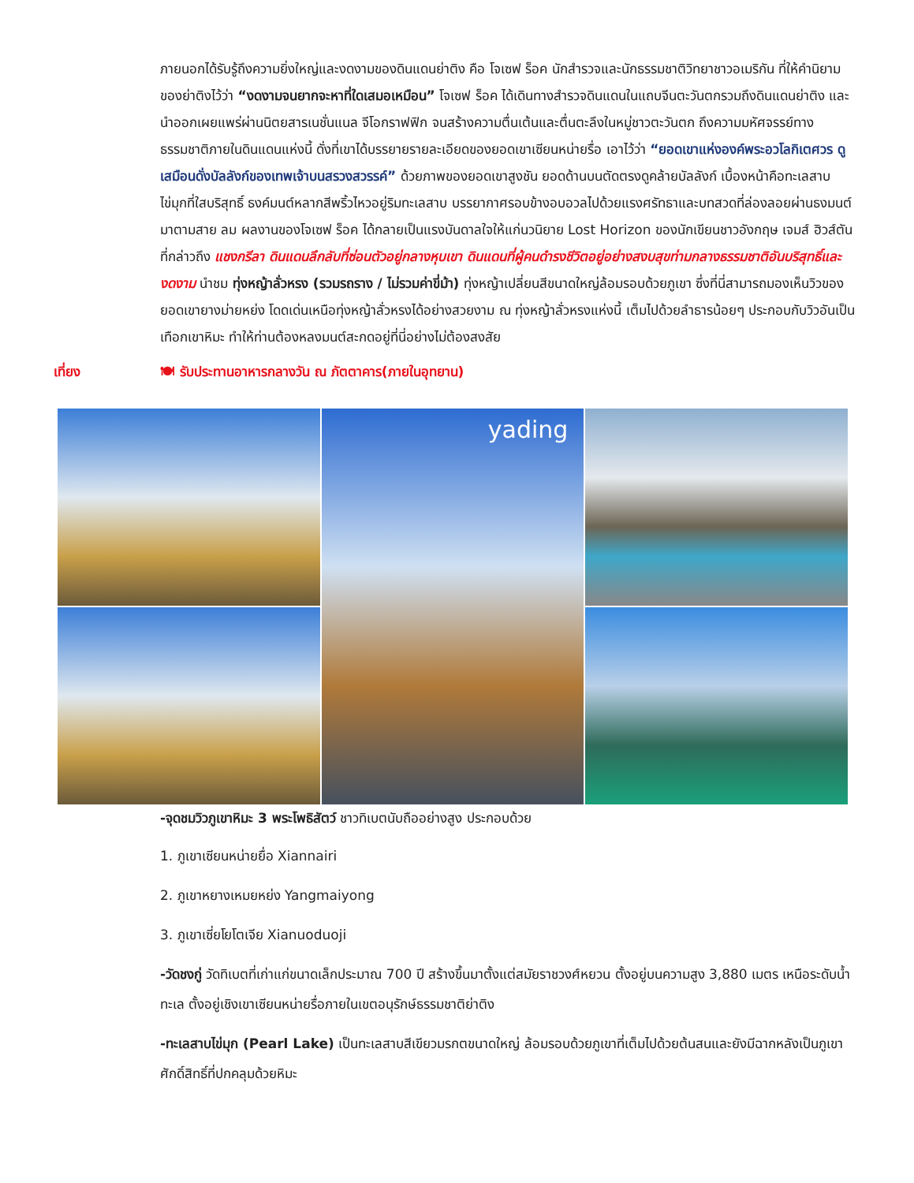ภายนอกได้รับรู้ถึงความยิ่งใหญ่และงดงามของดินแดนย่าติง คือ โจเซฟ ร็อค นักสำรวจและนักธรรมชาติวิทยาชาวอเมริกัน ที่ให้คำนิยามของย่าติงไว้ว่า “งดงามจนยากจะหาที่ใดเสมอเหมือน” โจเซฟ ร็อค ได้เดินทางสำรวจดินแดนในแถบจีนตะวันตกรวมถึงดินแดนย่าติง และนำออกเผยแพร่ผ่านนิตยสารเนชั่นแนล จีโอกราฟฟิก จนสร้างความตื่นเต้นและตื่นตะลึงในหมู่ชาวตะวันตก ถึงความมหัศจรรย์ทางธรรมชาติภายในดินแดนแห่งนี้ ดั่งที่เขาได้บรรยายรายละเอียดของยอดเขาเซียนหน่ายรื่อ เอาไว้ว่า “ยอดเขาแห่งองค์พระอวโลกิเตศวร ดูเสมือนดั่งบัลลังก์ของเทพเจ้าบนสรวงสวรรค์” ด้วยภาพของยอดเขาสูงชัน ยอดด้านบนตัดตรงดูคล้ายบัลลังก์ เบื้องหน้าคือทะเลสาบไข่มุกที่ใสบริสุทธิ์ ธงค์มนต์หลากสีพริ้วไหวอยู่ริมทะเลสาบ บรรยากาศรอบข้างอบอวลไปด้วยแรงศรัทธาและบทสวดที่ล่องลอยผ่านธงมนต์มาตามสาย ลม ผลงานของโจเซฟ ร็อค ได้กลายเป็นแรงบันดาลใจให้แก่นวนิยาย Lost Horizon ของนักเขียนชาวอังกฤษ เจมส์ ฮิวส์ตัน ที่กล่าวถึง แชงกรีลา ดินแดนลึกลับที่ซ่อนตัวอยู่กลางหุบเขา ดินแดนที่ผู้คนดำรงชีวิตอยู่อย่างสงบสุขท่ามกลางธรรมชาติอันบริสุทธิ์และงดงาม นำชม ทุ่งหญ้าลั่วหรง (รวมรถราง / ไม่รวมค่าขี่ม้า) ทุ่งหญ้าเปลี่ยนสีขนาดใหญ่ล้อมรอบด้วยภูเขา ซึ่งที่นี่สามารถมองเห็นวิวของยอดเขายางม่ายหย่ง โดดเด่นเหนือทุ่งหญ้าลั่วหรงได้อย่างสวยงาม ณ ทุ่งหญ้าลั่วหรงแห่งนี้ เต็มไปด้วยลำธารน้อยๆ ประกอบกับวิวอันเป็นเทือกเขาหิมะ ทำให้ท่านต้องหลงมนต์สะกดอยู่ที่นี่อย่างไม่ต้องสงสัย
เที่ยง 🍽 รับประทานอาหารกลางวัน ณ ภัตตาคาร(ภายในอุทยาน)
yading
-จุดชมวิวภูเขาหิมะ 3 พระโพธิสัตว์ ชาวทิเบตนับถืออย่างสูง ประกอบด้วย
1. ภูเขาเซียนหน่ายยื่อ Xiannairi
2. ภูเขาหยางเหมยหย่ง Yangmaiyong
3. ภูเขาเซี่ยโยโตเจีย Xianuoduoji
-วัดชงกู่ วัดทิเบตที่เก่าแก่ขนาดเล็กประมาณ 700 ปี สร้างขึ้นมาตั้งแต่สมัยราชวงศ์หยวน ตั้งอยู่บนความสูง 3,880 เมตร เหนือระดับน้ำทะเล ตั้งอยู่เชิงเขาเซียนหน่ายรื่อภายในเขตอนุรักษ์ธรรมชาติย่าติง
-ทะเลสาบไข่มุก (Pearl Lake) เป็นทะเลสาบสีเขียวมรกตขนาดใหญ่ ล้อมรอบด้วยภูเขาที่เต็มไปด้วยต้นสนและยังมีฉากหลังเป็นภูเขาศักดิ์สิทธิ์ที่ปกคลุมด้วยหิมะ